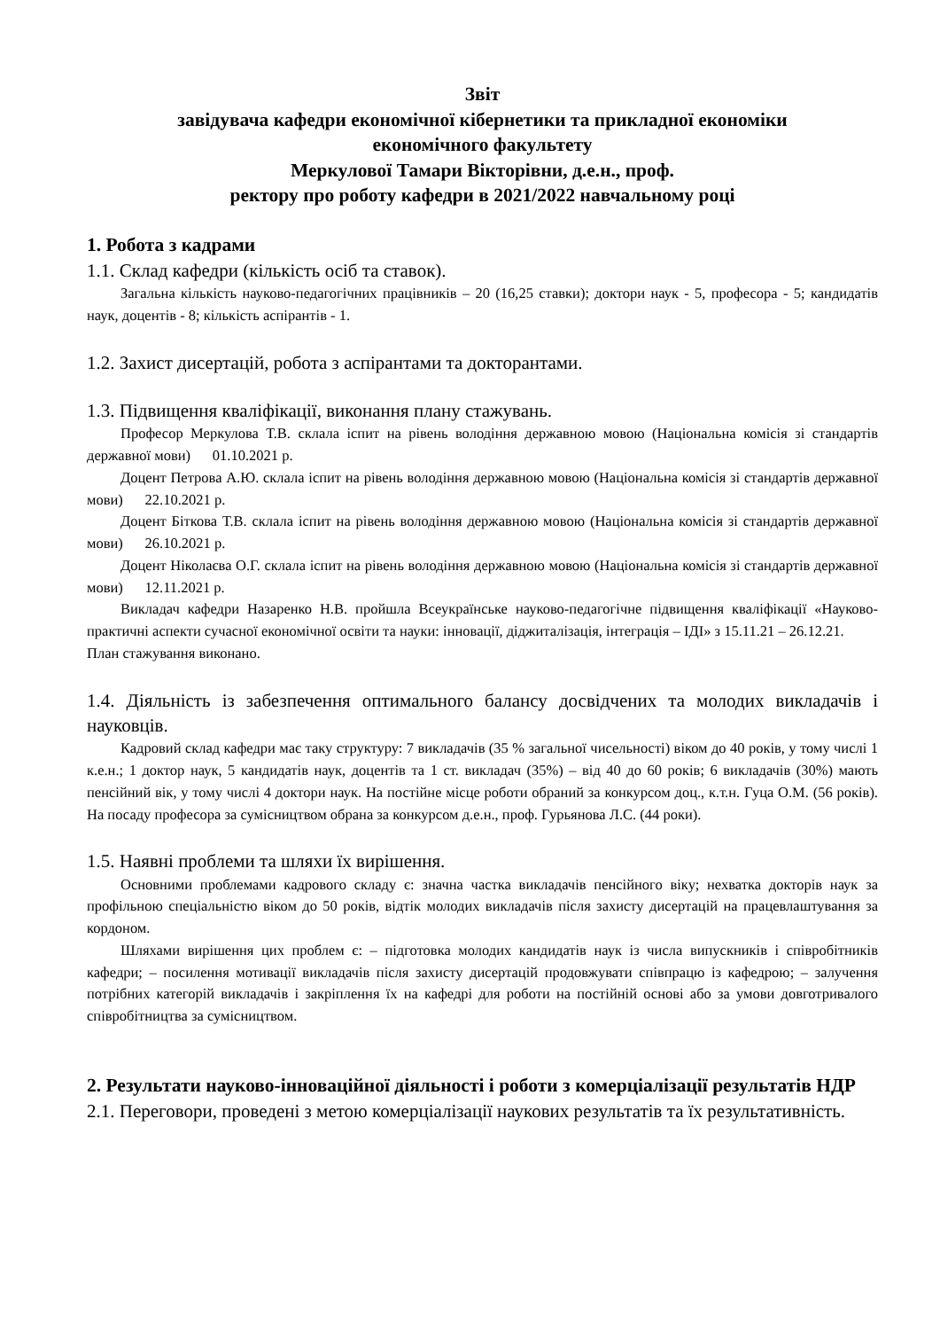Звіт
завідувача кафедри економічної кібернетики та прикладної економіки
економічного факультету
Меркулової Тамари Вікторівни, д.е.н., проф.
ректору про роботу кафедри в 2021/2022 навчальному році
1. Робота з кадрами
1.1. Склад кафедри (кількість осіб та ставок).
Загальна кількість науково-педагогічних працівників – 20 (16,25 ставки); доктори наук - 5, професора - 5; кандидатів наук, доцентів - 8; кількість аспірантів - 1.
1.2. Захист дисертацій, робота з аспірантами та докторантами.
1.3. Підвищення кваліфікації, виконання плану стажувань.
Професор Меркулова Т.В. склала іспит на рівень володіння державною мовою (Національна комісія зі стандартів державної мови) 01.10.2021 р.
Доцент Петрова А.Ю. склала іспит на рівень володіння державною мовою (Національна комісія зі стандартів державної мови) 22.10.2021 р.
Доцент Біткова Т.В. склала іспит на рівень володіння державною мовою (Національна комісія зі стандартів державної мови) 26.10.2021 р.
Доцент Ніколаєва О.Г. склала іспит на рівень володіння державною мовою (Національна комісія зі стандартів державної мови) 12.11.2021 р.
Викладач кафедри Назаренко Н.В. пройшла Всеукраїнське науково-педагогічне підвищення кваліфікації «Науково-практичні аспекти сучасної економічної освіти та науки: інновації, діджиталізація, інтеграція – ІДІ» з 15.11.21 – 26.12.21.
План стажування виконано.
1.4. Діяльність із забезпечення оптимального балансу досвідчених та молодих викладачів і науковців.
Кадровий склад кафедри має таку структуру: 7 викладачів (35 % загальної чисельності) віком до 40 років, у тому числі 1 к.е.н.; 1 доктор наук, 5 кандидатів наук, доцентів та 1 ст. викладач (35%) – від 40 до 60 років; 6 викладачів (30%) мають пенсійний вік, у тому числі 4 доктори наук. На постійне місце роботи обраний за конкурсом доц., к.т.н. Гуца О.М. (56 років). На посаду професора за сумісництвом обрана за конкурсом д.е.н., проф. Гурьянова Л.С. (44 роки).
1.5. Наявні проблеми та шляхи їх вирішення.
Основними проблемами кадрового складу є: значна частка викладачів пенсійного віку; нехватка докторів наук за профільною спеціальністю віком до 50 років, відтік молодих викладачів після захисту дисертацій на працевлаштування за кордоном.
Шляхами вирішення цих проблем є: – підготовка молодих кандидатів наук із числа випускників і співробітників кафедри; – посилення мотивації викладачів після захисту дисертацій продовжувати співпрацю із кафедрою; – залучення потрібних категорій викладачів і закріплення їх на кафедрі для роботи на постійній основі або за умови довготривалого співробітництва за сумісництвом.
2. Результати науково-інноваційної діяльності і роботи з комерціалізації результатів НДР
2.1. Переговори, проведені з метою комерціалізації наукових результатів та їх результативність.